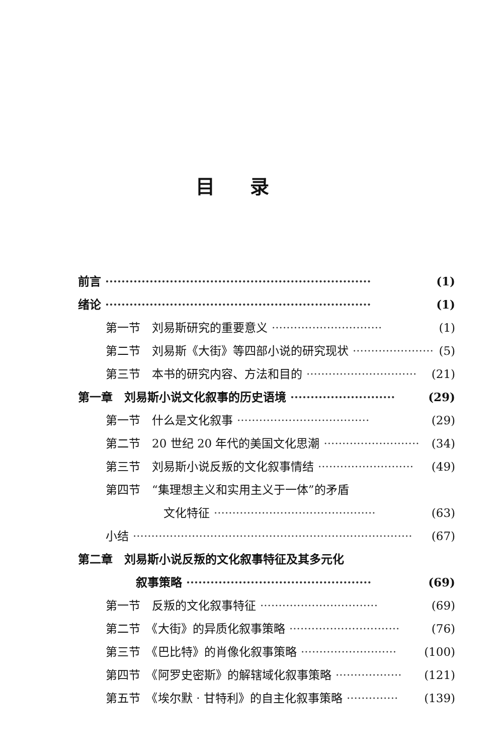目录
前言 ·································································· (1)
绪论 ·································································· (1)
第一节　刘易斯研究的重要意义 ······························ (1)
第二节　刘易斯《大街》等四部小说的研究现状 ······················ (5)
第三节　本书的研究内容、方法和目的 ······························ (21)
第一章　刘易斯小说文化叙事的历史语境 ·························· (29)
第一节　什么是文化叙事 ···································· (29)
第二节　20 世纪 20 年代的美国文化思潮 ·························· (34)
第三节　刘易斯小说反叛的文化叙事情结 ·························· (49)
第四节　“集理想主义和实用主义于一体”的矛盾
文化特征 ············································ (63)
小结 ············································································ (67)
第二章　刘易斯小说反叛的文化叙事特征及其多元化
叙事策略 ·············································· (69)
第一节　反叛的文化叙事特征 ································ (69)
第二节　《大街》的异质化叙事策略 ······························ (76)
第三节　《巴比特》的肖像化叙事策略 ·························· (100)
第四节　《阿罗史密斯》的解辖域化叙事策略 ·················· (121)
第五节　《埃尔默 · 甘特利》的自主化叙事策略 ·············· (139)